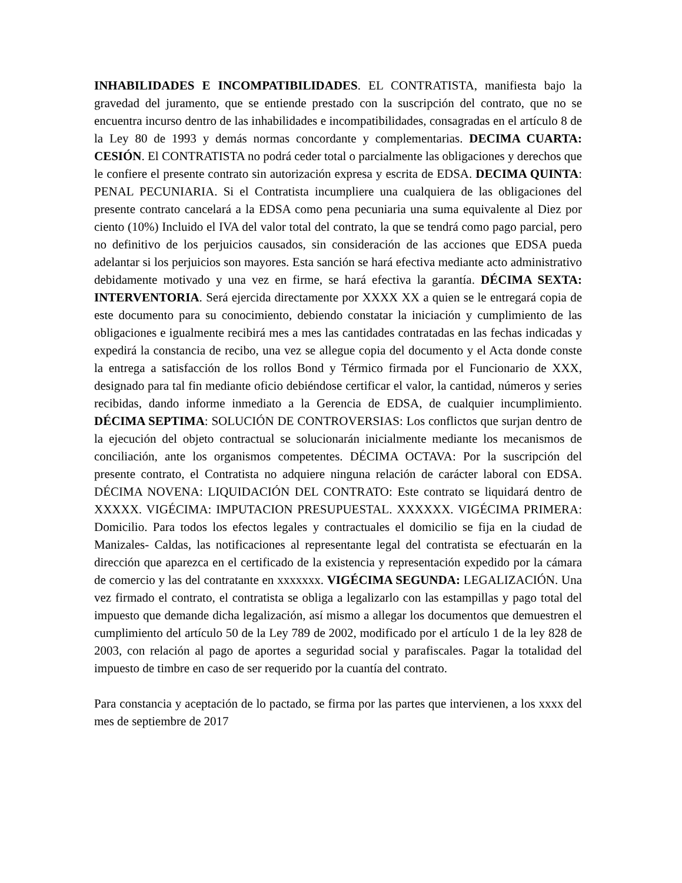INHABILIDADES E INCOMPATIBILIDADES. EL CONTRATISTA, manifiesta bajo la gravedad del juramento, que se entiende prestado con la suscripción del contrato, que no se encuentra incurso dentro de las inhabilidades e incompatibilidades, consagradas en el artículo 8 de la Ley 80 de 1993 y demás normas concordante y complementarias. DECIMA CUARTA: CESIÓN. El CONTRATISTA no podrá ceder total o parcialmente las obligaciones y derechos que le confiere el presente contrato sin autorización expresa y escrita de EDSA. DECIMA QUINTA: PENAL PECUNIARIA. Si el Contratista incumpliere una cualquiera de las obligaciones del presente contrato cancelará a la EDSA como pena pecuniaria una suma equivalente al Diez por ciento (10%) Incluido el IVA del valor total del contrato, la que se tendrá como pago parcial, pero no definitivo de los perjuicios causados, sin consideración de las acciones que EDSA pueda adelantar si los perjuicios son mayores. Esta sanción se hará efectiva mediante acto administrativo debidamente motivado y una vez en firme, se hará efectiva la garantía. DÉCIMA SEXTA: INTERVENTORIA. Será ejercida directamente por XXXX XX a quien se le entregará copia de este documento para su conocimiento, debiendo constatar la iniciación y cumplimiento de las obligaciones e igualmente recibirá mes a mes las cantidades contratadas en las fechas indicadas y expedirá la constancia de recibo, una vez se allegue copia del documento y el Acta donde conste la entrega a satisfacción de los rollos Bond y Térmico firmada por el Funcionario de XXX, designado para tal fin mediante oficio debiéndose certificar el valor, la cantidad, números y series recibidas, dando informe inmediato a la Gerencia de EDSA, de cualquier incumplimiento. DÉCIMA SEPTIMA: SOLUCIÓN DE CONTROVERSIAS: Los conflictos que surjan dentro de la ejecución del objeto contractual se solucionarán inicialmente mediante los mecanismos de conciliación, ante los organismos competentes. DÉCIMA OCTAVA: Por la suscripción del presente contrato, el Contratista no adquiere ninguna relación de carácter laboral con EDSA. DÉCIMA NOVENA: LIQUIDACIÓN DEL CONTRATO: Este contrato se liquidará dentro de XXXXX. VIGÉCIMA: IMPUTACION PRESUPUESTAL. XXXXXX. VIGÉCIMA PRIMERA: Domicilio. Para todos los efectos legales y contractuales el domicilio se fija en la ciudad de Manizales- Caldas, las notificaciones al representante legal del contratista se efectuarán en la dirección que aparezca en el certificado de la existencia y representación expedido por la cámara de comercio y las del contratante en xxxxxxx. VIGÉCIMA SEGUNDA: LEGALIZACIÓN. Una vez firmado el contrato, el contratista se obliga a legalizarlo con las estampillas y pago total del impuesto que demande dicha legalización, así mismo a allegar los documentos que demuestren el cumplimiento del artículo 50 de la Ley 789 de 2002, modificado por el artículo 1 de la ley 828 de 2003, con relación al pago de aportes a seguridad social y parafiscales. Pagar la totalidad del impuesto de timbre en caso de ser requerido por la cuantía del contrato.
Para constancia y aceptación de lo pactado, se firma por las partes que intervienen, a los xxxx del mes de septiembre de 2017